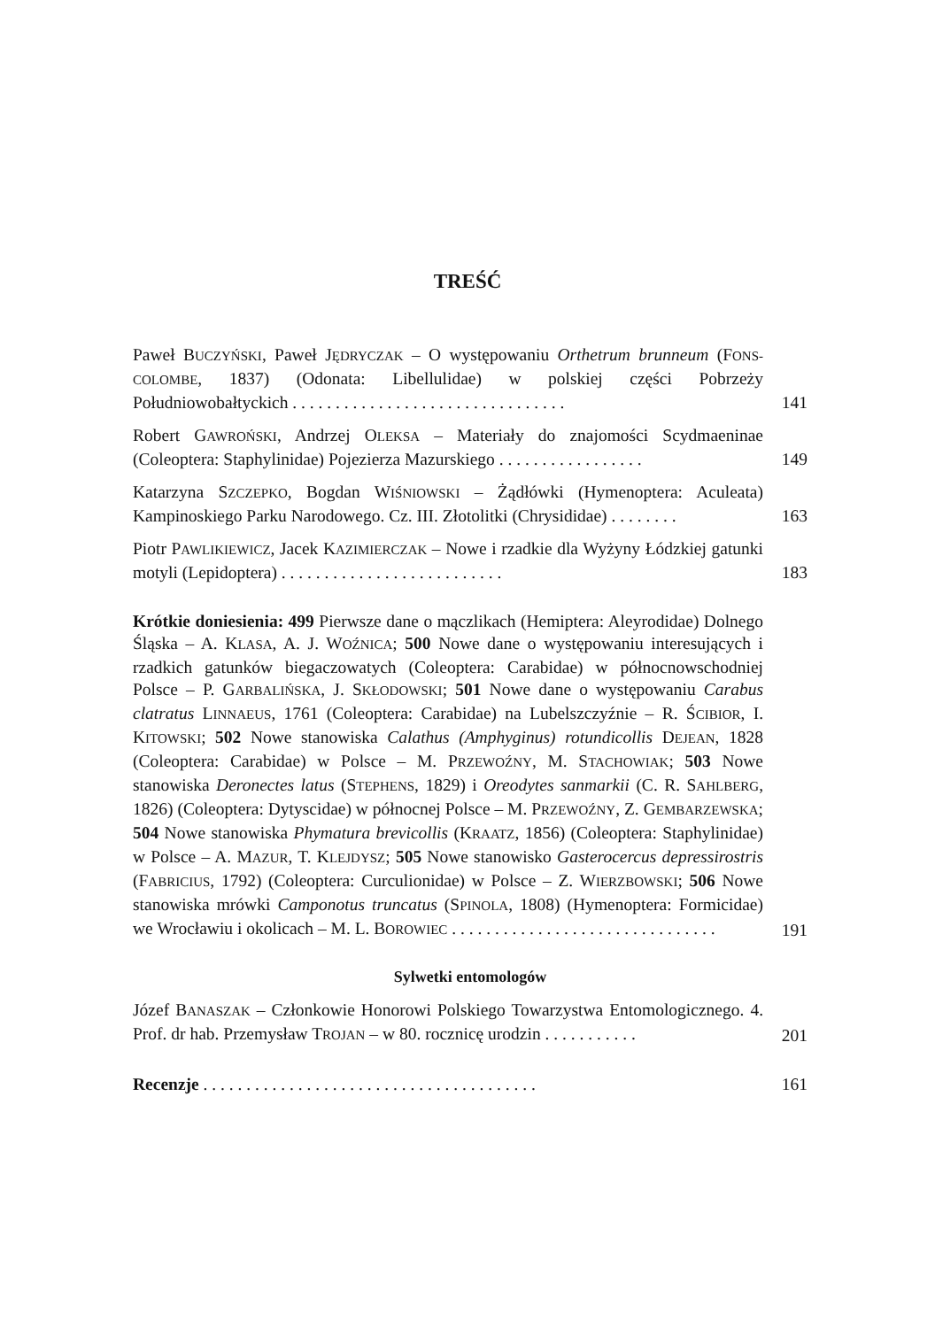TREŚĆ
Paweł BUCZYŃSKI, Paweł JĘDRYCZAK – O występowaniu Orthetrum brunneum (FONS-COLOMBE, 1837) (Odonata: Libellulidae) w polskiej części Pobrzeży Południowobałtyckich . . . . . . . . . . . . . . . . . . . . . . . . . . . . . . . .
141
Robert GAWROŃSKI, Andrzej OLEKSA – Materiały do znajomości Scydmaeninae (Coleoptera: Staphylinidae) Pojezierza Mazurskiego . . . . . . . . . . . . . . . . .
149
Katarzyna SZCZEPKO, Bogdan WIŚNIOWSKI – Żądłówki (Hymenoptera: Aculeata) Kampinoskiego Parku Narodowego. Cz. III. Złotolitki (Chrysididae) . . . . . . . .
163
Piotr PAWLIKIEWICZ, Jacek KAZIMIERCZAK – Nowe i rzadkie dla Wyżyny Łódzkiej gatunki motyli (Lepidoptera) . . . . . . . . . . . . . . . . . . . . . . . . . .
183
Krótkie doniesienia: 499 Pierwsze dane o mączlikach (Hemiptera: Aleyrodidae) Dolnego Śląska – A. KLASA, A. J. WOŹNICA; 500 Nowe dane o występowaniu interesujących i rzadkich gatunków biegaczowatych (Coleoptera: Carabidae) w północnowschodniej Polsce – P. GARBALIŃSKA, J. SKŁODOWSKI; 501 Nowe dane o występowaniu Carabus clatratus LINNAEUS, 1761 (Coleoptera: Carabidae) na Lubelszczyźnie – R. ŚCIBIOR, I. KITOWSKI; 502 Nowe stanowiska Calathus (Amphyginus) rotundicollis DEJEAN, 1828 (Coleoptera: Carabidae) w Polsce – M. PRZEWOŹNY, M. STACHOWIAK; 503 Nowe stanowiska Deronectes latus (STEPHENS, 1829) i Oreodytes sanmarkii (C. R. SAHLBERG, 1826) (Coleoptera: Dytyscidae) w północnej Polsce – M. PRZEWOŹNY, Z. GEMBARZEWSKA; 504 Nowe stanowiska Phymatura brevicollis (KRAATZ, 1856) (Coleoptera: Staphylinidae) w Polsce – A. MAZUR, T. KLEJDYSZ; 505 Nowe stanowisko Gasterocercus depressirostris (FABRICIUS, 1792) (Coleoptera: Curculionidae) w Polsce – Z. WIERZBOWSKI; 506 Nowe stanowiska mrówki Camponotus truncatus (SPINOLA, 1808) (Hymenoptera: Formicidae) we Wrocławiu i okolicach – M. L. BOROWIEC . . . . . . . . . . . . . . . . . . . . . . . . . . . . . . .
191
Sylwetki entomologów
Józef BANASZAK – Członkowie Honorowi Polskiego Towarzystwa Entomologicznego. 4. Prof. dr hab. Przemysław TROJAN – w 80. rocznicę urodzin . . . . . . . . . . .
201
Recenzje . . . . . . . . . . . . . . . . . . . . . . . . . . . . . . . . . . . . . . .
161